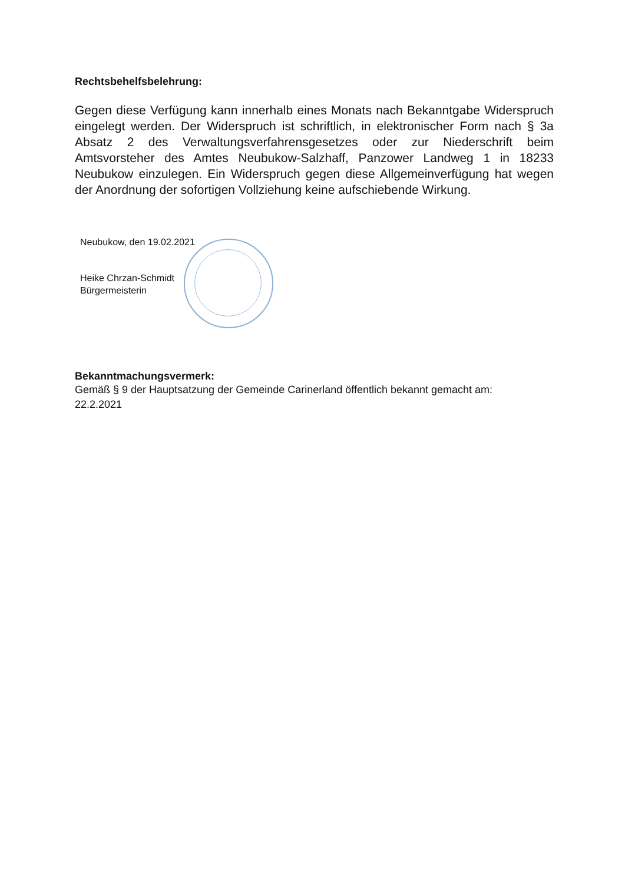Rechtsbehelfsbelehrung:
Gegen diese Verfügung kann innerhalb eines Monats nach Bekanntgabe Widerspruch eingelegt werden. Der Widerspruch ist schriftlich, in elektronischer Form nach § 3a Absatz 2 des Verwaltungsverfahrensgesetzes oder zur Niederschrift beim Amtsvorsteher des Amtes Neubukow-Salzhaff, Panzower Landweg 1 in 18233 Neubukow einzulegen. Ein Widerspruch gegen diese Allgemeinverfügung hat wegen der Anordnung der sofortigen Vollziehung keine aufschiebende Wirkung.
Neubukow, den 19.02.2021
Heike Chrzan-Schmidt
Bürgermeisterin
Bekanntmachungsvermerk:
Gemäß § 9 der Hauptsatzung der Gemeinde Carinerland öffentlich bekannt gemacht am:
22.2.2021